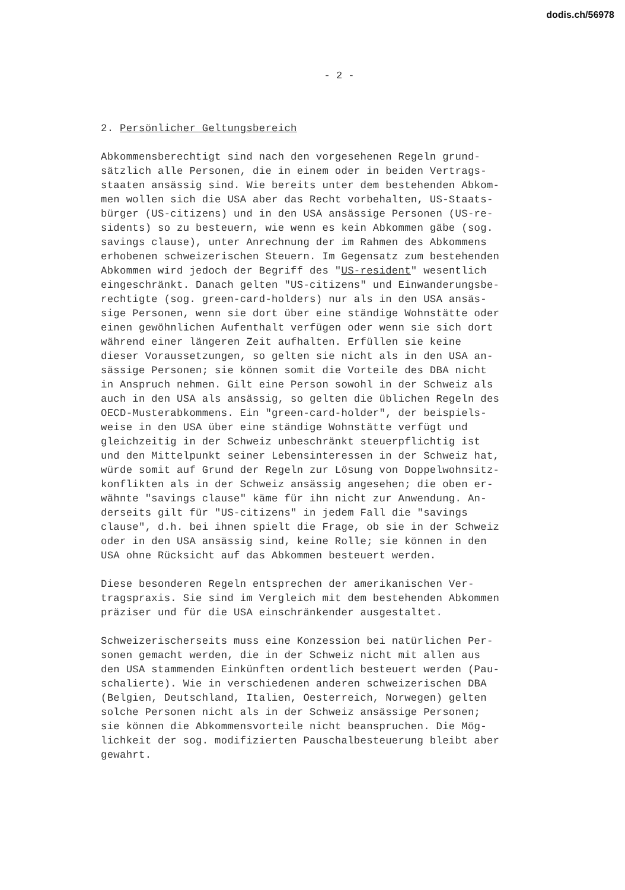dodis.ch/56978
- 2 -
2. Persönlicher Geltungsbereich
Abkommensberechtigt sind nach den vorgesehenen Regeln grund- sätzlich alle Personen, die in einem oder in beiden Vertrags- staaten ansässig sind. Wie bereits unter dem bestehenden Abkom- men wollen sich die USA aber das Recht vorbehalten, US-Staats- bürger (US-citizens) und in den USA ansässige Personen (US-re- sidents) so zu besteuern, wie wenn es kein Abkommen gäbe (sog. savings clause), unter Anrechnung der im Rahmen des Abkommens erhobenen schweizerischen Steuern. Im Gegensatz zum bestehenden Abkommen wird jedoch der Begriff des "US-resident" wesentlich eingeschränkt. Danach gelten "US-citizens" und Einwanderungsbe- rechtigte (sog. green-card-holders) nur als in den USA ansäs- sige Personen, wenn sie dort über eine ständige Wohnstätte oder einen gewöhnlichen Aufenthalt verfügen oder wenn sie sich dort während einer längeren Zeit aufhalten. Erfüllen sie keine dieser Voraussetzungen, so gelten sie nicht als in den USA an- sässige Personen; sie können somit die Vorteile des DBA nicht in Anspruch nehmen. Gilt eine Person sowohl in der Schweiz als auch in den USA als ansässig, so gelten die üblichen Regeln des OECD-Musterabkommens. Ein "green-card-holder", der beispiels- weise in den USA über eine ständige Wohnstätte verfügt und gleichzeitig in der Schweiz unbeschränkt steuerpflichtig ist und den Mittelpunkt seiner Lebensinteressen in der Schweiz hat, würde somit auf Grund der Regeln zur Lösung von Doppelwohnsitz- konflikten als in der Schweiz ansässig angesehen; die oben er- wähnte "savings clause" käme für ihn nicht zur Anwendung. An- derseits gilt für "US-citizens" in jedem Fall die "savings clause", d.h. bei ihnen spielt die Frage, ob sie in der Schweiz oder in den USA ansässig sind, keine Rolle; sie können in den USA ohne Rücksicht auf das Abkommen besteuert werden.
Diese besonderen Regeln entsprechen der amerikanischen Ver- tragspraxis. Sie sind im Vergleich mit dem bestehenden Abkommen präziser und für die USA einschränkender ausgestaltet.
Schweizerischerseits muss eine Konzession bei natürlichen Per- sonen gemacht werden, die in der Schweiz nicht mit allen aus den USA stammenden Einkünften ordentlich besteuert werden (Pau- schalierte). Wie in verschiedenen anderen schweizerischen DBA (Belgien, Deutschland, Italien, Oesterreich, Norwegen) gelten solche Personen nicht als in der Schweiz ansässige Personen; sie können die Abkommensvorteile nicht beanspruchen. Die Mög- lichkeit der sog. modifizierten Pauschalbesteuerung bleibt aber gewahrt.